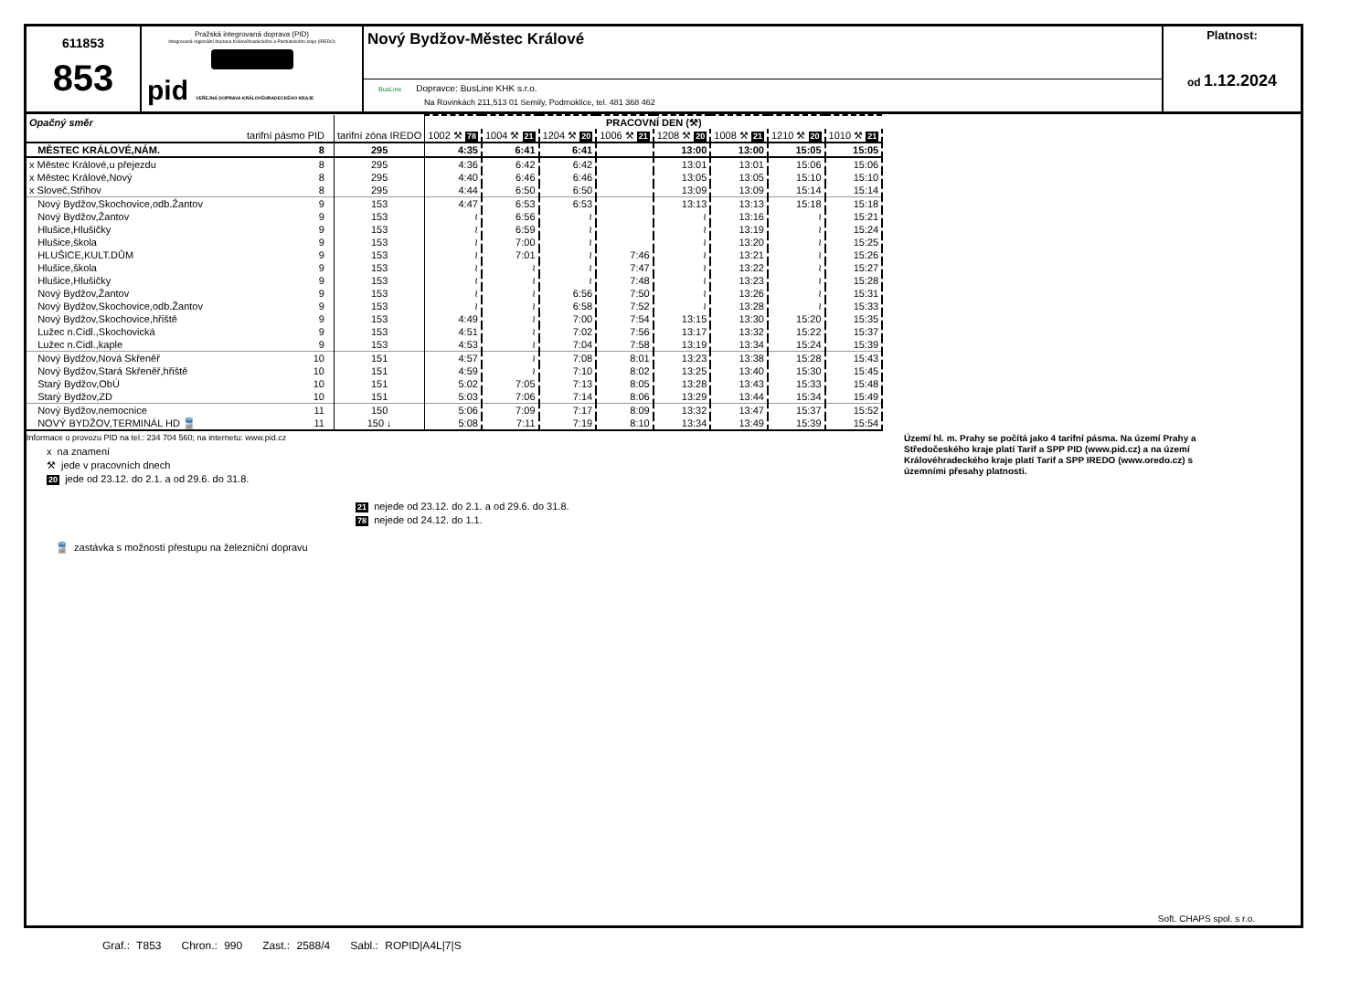611853
853
Pražská integrovaná doprava (PID)
Integrovaná regionální doprava Královéhradeckého a Pardubického kraje (IREDO)
pid VEŘEJNÁ DOPRAVA KRÁLOVÉHRADECKÉHO KRAJE
Nový Bydžov-Městec Králové
BusLine Dopravce: BusLine KHK s.r.o.
Na Rovinkách 211,513 01 Semily, Podmoklice, tel. 481 368 462
Platnost:
od 1.12.2024
| Opačný směr | | | PRACOVNÍ DEN (⚒) | | | | | | | |
| --- | --- | --- | --- | --- | --- | --- | --- | --- | --- | --- |
| | tarifní pásmo PID | tarifní zóna IREDO | 1002 ⚒ 78 | 1004 ⚒ 21 | 1204 ⚒ 20 | 1006 ⚒ 21 | 1208 ⚒ 20 | 1008 ⚒ 21 | 1210 ⚒ 20 | 1010 ⚒ 21 |
| MĚSTEC KRÁLOVÉ,NÁM. | 8 | 295 | 4:35 | 6:41 | 6:41 | | 13:00 | 13:00 | 15:05 | 15:05 |
| x Městec Králové,u přejezdu | 8 | 295 | 4:36 | 6:42 | 6:42 | | 13:01 | 13:01 | 15:06 | 15:06 |
| x Městec Králové,Nový | 8 | 295 | 4:40 | 6:46 | 6:46 | | 13:05 | 13:05 | 15:10 | 15:10 |
| x Sloveč,Střihov | 8 | 295 | 4:44 | 6:50 | 6:50 | | 13:09 | 13:09 | 15:14 | 15:14 |
| Nový Bydžov,Skochovice,odb.Žantov | 9 | 153 | 4:47 | 6:53 | 6:53 | | 13:13 | 13:13 | 15:18 | 15:18 |
| Nový Bydžov,Žantov | 9 | 153 | ≀ | 6:56 | ≀ | | ≀ | 13:16 | ≀ | 15:21 |
| Hlušice,Hlušičky | 9 | 153 | ≀ | 6:59 | ≀ | | ≀ | 13:19 | ≀ | 15:24 |
| Hlušice,škola | 9 | 153 | ≀ | 7:00 | ≀ | | ≀ | 13:20 | ≀ | 15:25 |
| HLUŠICE,KULT.DŮM | 9 | 153 | ≀ | 7:01 | ≀ | 7:46 | ≀ | 13:21 | ≀ | 15:26 |
| Hlušice,škola | 9 | 153 | ≀ | ≀ | ≀ | 7:47 | ≀ | 13:22 | ≀ | 15:27 |
| Hlušice,Hlušičky | 9 | 153 | ≀ | ≀ | ≀ | 7:48 | ≀ | 13:23 | ≀ | 15:28 |
| Nový Bydžov,Žantov | 9 | 153 | ≀ | ≀ | 6:56 | 7:50 | ≀ | 13:26 | ≀ | 15:31 |
| Nový Bydžov,Skochovice,odb.Žantov | 9 | 153 | ≀ | ≀ | 6:58 | 7:52 | ≀ | 13:28 | ≀ | 15:33 |
| Nový Bydžov,Skochovice,hřiště | 9 | 153 | 4:49 | ≀ | 7:00 | 7:54 | 13:15 | 13:30 | 15:20 | 15:35 |
| Lužec n.Cidl.,Skochovická | 9 | 153 | 4:51 | ≀ | 7:02 | 7:56 | 13:17 | 13:32 | 15:22 | 15:37 |
| Lužec n.Cidl.,kaple | 9 | 153 | 4:53 | ≀ | 7:04 | 7:58 | 13:19 | 13:34 | 15:24 | 15:39 |
| Nový Bydžov,Nová Skřeněř | 10 | 151 | 4:57 | ≀ | 7:08 | 8:01 | 13:23 | 13:38 | 15:28 | 15:43 |
| Nový Bydžov,Stará Skřeněř,hřiště | 10 | 151 | 4:59 | ≀ | 7:10 | 8:02 | 13:25 | 13:40 | 15:30 | 15:45 |
| Starý Bydžov,ObÚ | 10 | 151 | 5:02 | 7:05 | 7:13 | 8:05 | 13:28 | 13:43 | 15:33 | 15:48 |
| Starý Bydžov,ZD | 10 | 151 | 5:03 | 7:06 | 7:14 | 8:06 | 13:29 | 13:44 | 15:34 | 15:49 |
| Nový Bydžov,nemocnice | 11 | 150 | 5:06 | 7:09 | 7:17 | 8:09 | 13:32 | 13:47 | 15:37 | 15:52 |
| NOVÝ BYDŽOV,TERMINÁL HD 🚆 | 11 | 150 ↓ | 5:08 | 7:11 | 7:19 | 8:10 | 13:34 | 13:49 | 15:39 | 15:54 |
Informace o provozu PID na tel.: 234 704 560; na internetu: www.pid.cz
x na znamení
⚒ jede v pracovních dnech
20 jede od 23.12. do 2.1. a od 29.6. do 31.8.
🚆 zastávka s možností přestupu na železniční dopravu
21 nejede od 23.12. do 2.1. a od 29.6. do 31.8.
78 nejede od 24.12. do 1.1.
Území hl. m. Prahy se počítá jako 4 tarifní pásma. Na území Prahy a Středočeského kraje platí Tarif a SPP PID (www.pid.cz) a na území Královéhradeckého kraje platí Tarif a SPP IREDO (www.oredo.cz) s územními přesahy platnosti.
Soft. CHAPS spol. s r.o.
Graf.: T853 Chron.: 990 Zast.: 2588/4 Sabl.: ROPID|A4L|7|S